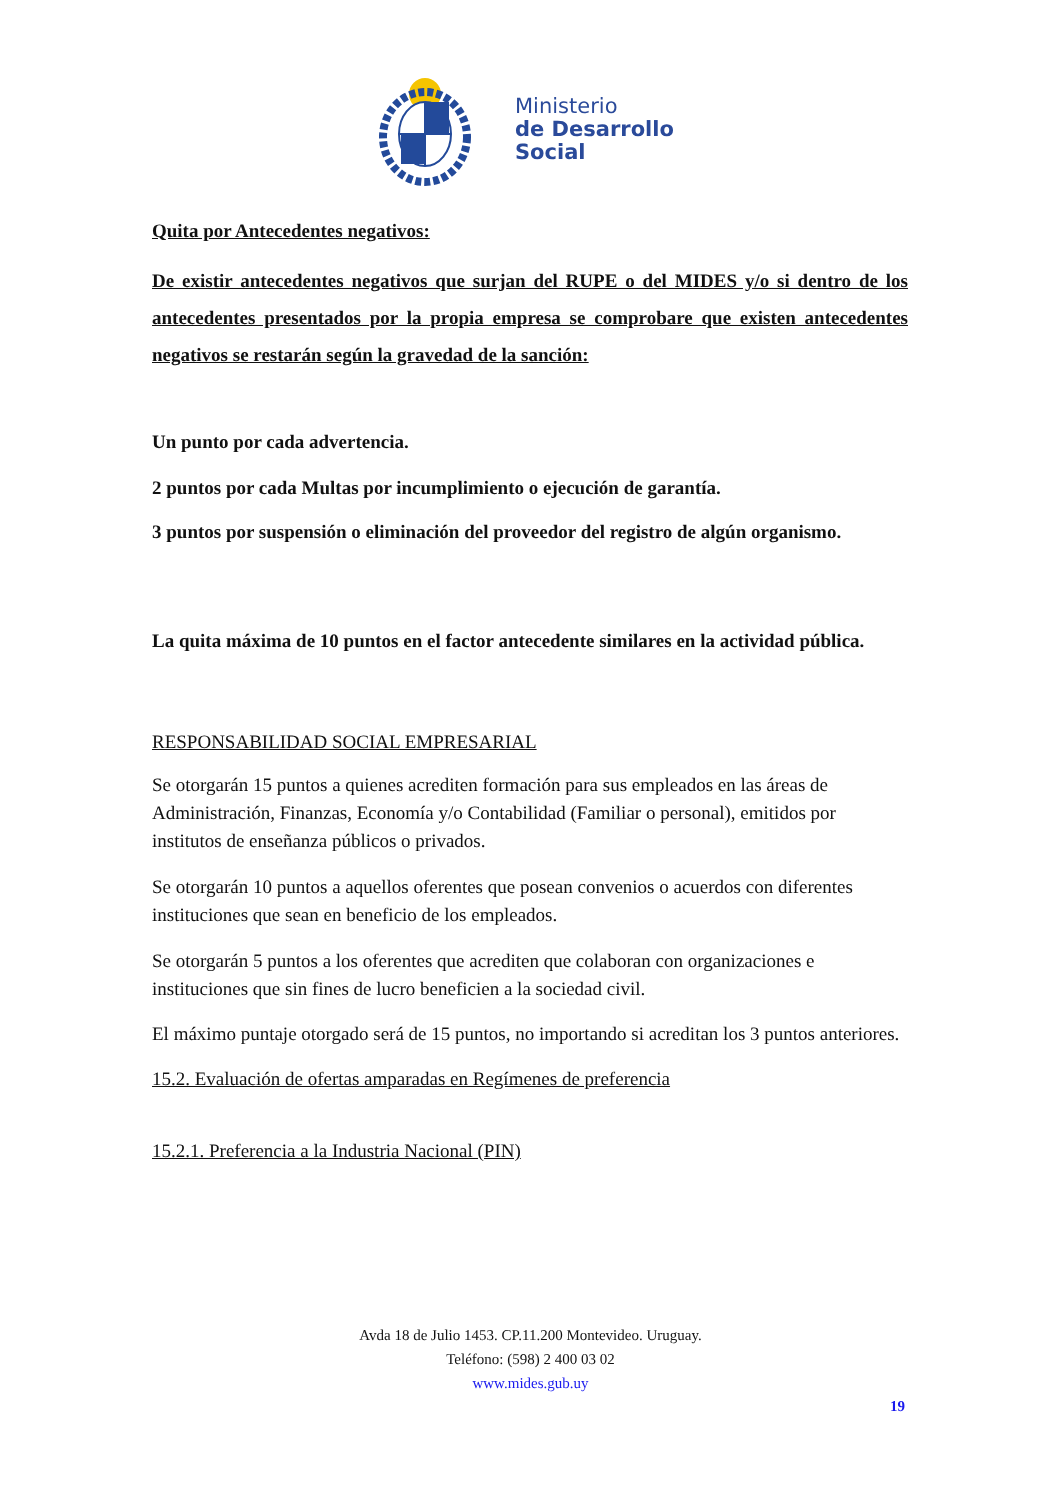Ministerio
de Desarrollo
Social
Quita por Antecedentes negativos:
De existir antecedentes negativos que surjan del RUPE o del MIDES y/o si dentro de los antecedentes presentados por la propia empresa se comprobare que existen antecedentes negativos se restarán según la gravedad de la sanción:
Un punto por cada advertencia.
2 puntos por cada Multas por incumplimiento o ejecución de garantía.
3 puntos por suspensión o eliminación del proveedor del registro de algún organismo.
La quita máxima de 10 puntos en el factor antecedente similares en la actividad pública.
RESPONSABILIDAD SOCIAL EMPRESARIAL
Se otorgarán 15 puntos a quienes acrediten formación para sus empleados en las áreas de Administración, Finanzas, Economía y/o Contabilidad (Familiar o personal), emitidos por institutos de enseñanza públicos o privados.
Se otorgarán 10 puntos a aquellos oferentes que posean convenios o acuerdos con diferentes instituciones que sean en beneficio de los empleados.
Se otorgarán 5 puntos a los oferentes que acrediten que colaboran con organizaciones e instituciones que sin fines de lucro beneficien a la sociedad civil.
El máximo puntaje otorgado será de 15 puntos, no importando si acreditan los 3 puntos anteriores.
15.2. Evaluación de ofertas amparadas en Regímenes de preferencia
15.2.1. Preferencia a la Industria Nacional (PIN)
Avda 18 de Julio 1453. CP.11.200 Montevideo. Uruguay.
Teléfono: (598) 2 400 03 02
www.mides.gub.uy
19